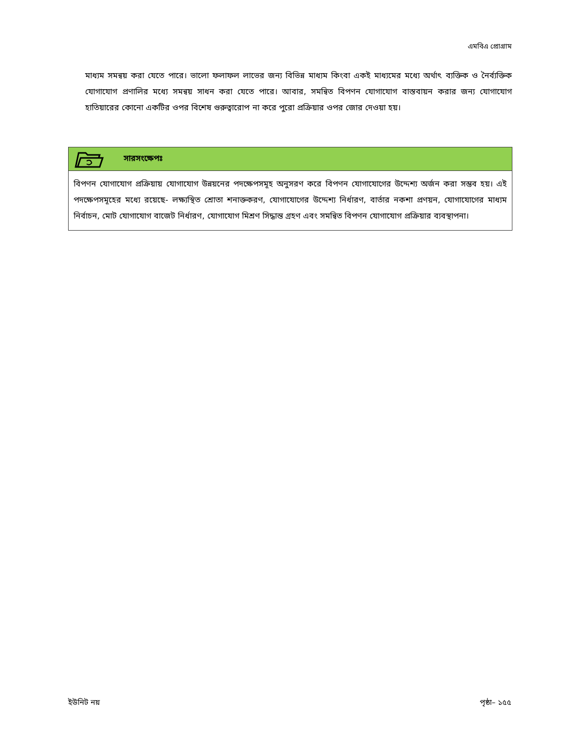এমবিএ প্রোগ্রাম
মাধ্যম সমন্বয় করা যেতে পারে। ভালো ফলাফল লাভের জন্য বিভিন্ন মাধ্যম কিংবা একই মাধ্যমের মধ্যে অর্থাৎ ব্যক্তিক ও নৈর্ব্যক্তিক যোগাযোগ প্রণালির মধ্যে সমন্বয় সাধন করা যেতে পারে। আবার, সমন্বিত বিপণন যোগাযোগ বাস্তবায়ন করার জন্য যোগাযোগ হাতিয়ারের কোনো একটির ওপর বিশেষ গুরুত্বারোপ না করে পুরো প্রক্রিয়ার ওপর জোর দেওয়া হয়।
সারসংক্ষেপঃ
বিপণন যোগাযোগ প্রক্রিয়ায় যোগাযোগ উন্নয়নের পদক্ষেপসমূহ অনুসরণ করে বিপণন যোগাযোগের উদ্দেশ্য অর্জন করা সম্ভব হয়। এই পদক্ষেপসমূহের মধ্যে রয়েছে- লক্ষ্যস্থিত শ্রোতা শনাক্তকরণ, যোগাযোগের উদ্দেশ্য নির্ধারণ, বার্তার নকশা প্রণয়ন, যোগাযোগের মাধ্যম নির্বাচন, মোট যোগাযোগ বাজেট নির্ধারণ, যোগাযোগ মিশ্রণ সিদ্ধান্ত গ্রহণ এবং সমন্বিত বিপণন যোগাযোগ প্রক্রিয়ার ব্যবস্থাপনা।
ইউনিট নয় পৃষ্ঠা– ১৫৫